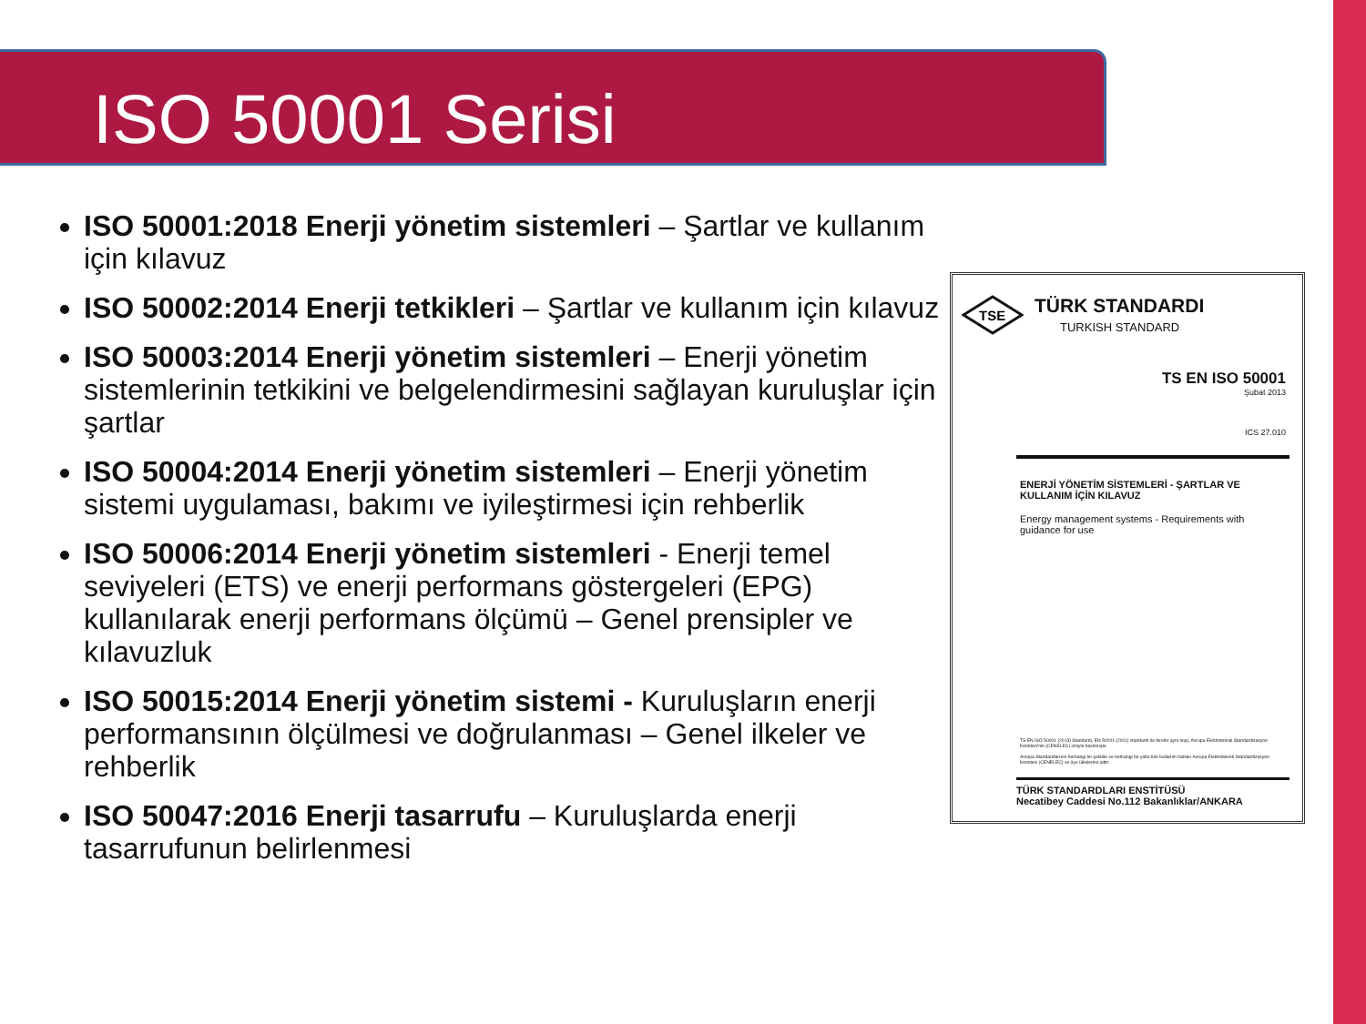ISO 50001 Serisi
ISO 50001:2018 Enerji yönetim sistemleri – Şartlar ve kullanım için kılavuz
ISO 50002:2014 Enerji tetkikleri – Şartlar ve kullanım için kılavuz
ISO 50003:2014 Enerji yönetim sistemleri – Enerji yönetim sistemlerinin tetkikini ve belgelendirmesini sağlayan kuruluşlar için şartlar
ISO 50004:2014 Enerji yönetim sistemleri – Enerji yönetim sistemi uygulaması, bakımı ve iyileştirmesi için rehberlik
ISO 50006:2014 Enerji yönetim sistemleri - Enerji temel seviyeleri (ETS) ve enerji performans göstergeleri (EPG) kullanılarak enerji performans ölçümü – Genel prensipler ve kılavuzluk
ISO 50015:2014 Enerji yönetim sistemi - Kuruluşların enerji performansının ölçülmesi ve doğrulanması – Genel ilkeler ve rehberlik
ISO 50047:2016 Enerji tasarrufu – Kuruluşlarda enerji tasarrufunun belirlenmesi
TSE
TÜRK STANDARDI
TURKISH STANDARD
TS EN ISO 50001
Şubat 2013
ICS 27.010
ENERJİ YÖNETİM SİSTEMLERİ - ŞARTLAR VE KULLANIM İÇİN KILAVUZ
Energy management systems - Requirements with guidance for use
TS EN ISO 50001 (2013) Standardı, EN 50001 (2011) standardı ile birebir aynı olup, Avrupa Elektroteknik Standardizasyon Komitesi'nin (CENELEC) izniyle basılmıştır.
Avrupa Standardlarının herhangi bir şekilde ve herhangi bir yolla tüm kullanım hakları Avrupa Elektroteknik Standardizasyon Komitesi (CENELEC) ve üye ülkelerine aittir.
TÜRK STANDARDLARI ENSTİTÜSÜ
Necatibey Caddesi No.112 Bakanlıklar/ANKARA